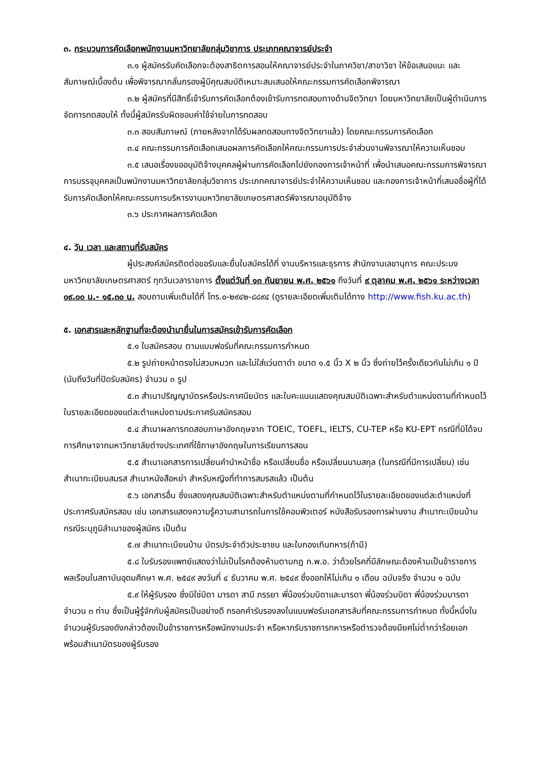๓. กระบวนการคัดเลือกพนักงานมหาวิทยาลัยกลุ่มวิชาการ ประเภทคณาจารย์ประจำ
๓.๑ ผู้สมัครรับคัดเลือกจะต้องสาธิตการสอนให้คณาจารย์ประจำในภาควิชา/สาขาวิชา ให้ข้อเสนอแนะ และสัมภาษณ์เบื้องต้น เพื่อพิจารณากลั่นกรองผู้มีคุณสมบัติเหมาะสมเสนอให้คณะกรรมการคัดเลือกพิจารณา
๓.๒ ผู้สมัครที่มีสิทธิ์เข้ารับการคัดเลือกต้องเข้ารับการทดสอบทางด้านจิตวิทยา โดยมหาวิทยาลัยเป็นผู้ดำเนินการจัดการทดสอบให้ ทั้งนี้ผู้สมัครรับผิดชอบค่าใช้จ่ายในการทดสอบ
๓.๓ สอบสัมภาษณ์ (ภายหลังจากได้รับผลทดสอบทางจิตวิทยาแล้ว) โดยคณะกรรมการคัดเลือก
๓.๔ คณะกรรมการคัดเลือกเสนอผลการคัดเลือกให้คณะกรรมการประจำส่วนงานพิจารณาให้ความเห็นชอบ
๓.๕ เสนอเรื่องขออนุมัติจ้างบุคคลผู้ผ่านการคัดเลือกไปยังกองการเจ้าหน้าที่ เพื่อนำเสนอคณะกรรมการพิจารณาการบรรจุบุคคลเป็นพนักงานมหาวิทยาลัยกลุ่มวิชาการ ประเภทคณาจารย์ประจำให้ความเห็นชอบ และกองการเจ้าหน้าที่เสนอชื่อผู้ที่ได้รับการคัดเลือกให้คณะกรรมการบริหารงานมหาวิทยาลัยเกษตรศาสตร์พิจารณาอนุมัติจ้าง
๓.๖ ประกาศผลการคัดเลือก
๔. วัน เวลา และสถานที่รับสมัคร
ผู้ประสงค์สมัครติดต่อขอรับและยื่นใบสมัครได้ที่ งานบริหารและธุรการ สำนักงานเลขานุการ คณะประมง มหาวิทยาลัยเกษตรศาสตร์ ทุกวันเวลาราชการ ตั้งแต่วันที่ ๑๓ กันยายน พ.ศ. ๒๕๖๑ ถึงวันที่ ๙ ตุลาคม พ.ศ. ๒๕๖๑ ระหว่างเวลา ๐๙.๐๐ น.- ๑๕.๓๐ น. สอบถามเพิ่มเติมได้ที่ โทร.๐-๒๙๔๒-๘๘๙๔ (ดูรายละเอียดเพิ่มเติมได้ทาง http://www.fish.ku.ac.th)
๕. เอกสารและหลักฐานที่จะต้องนำมายื่นในการสมัครเข้ารับการคัดเลือก
๕.๑ ใบสมัครสอบ ตามแบบฟอร์มที่คณะกรรมการกำหนด
๕.๒ รูปถ่ายหน้าตรงไม่สวมหมวก และไม่ใส่แว่นตาดำ ขนาด ๑.๕ นิ้ว X ๒ นิ้ว ซึ่งถ่ายไว้ครั้งเดียวกันไม่เกิน ๑ ปี (นับถึงวันที่ปิดรับสมัคร) จำนวน ๓ รูป
๕.๓ สำเนาปริญญาบัตรหรือประกาศนียบัตร และใบคะแนนแสดงคุณสมบัติเฉพาะสำหรับตำแหน่งตามที่กำหนดไว้ในรายละเอียดของแต่ละตำแหน่งตามประกาศรับสมัครสอบ
๕.๔ สำเนาผลการทดสอบภาษาอังกฤษจาก TOEIC, TOEFL, IELTS, CU-TEP หรือ KU-EPT กรณีที่มิได้จบการศึกษาจากมหาวิทยาลัยต่างประเทศที่ใช้ภาษาอังกฤษในการเรียนการสอน
๕.๕ สำเนาเอกสารการเปลี่ยนคำนำหน้าชื่อ หรือเปลี่ยนชื่อ หรือเปลี่ยนนามสกุล (ในกรณีที่มีการเปลี่ยน) เช่น สำเนาทะเบียนสมรส สำเนาหนังสือหย่า สำหรับหญิงที่ทำการสมรสแล้ว เป็นต้น
๕.๖ เอกสารอื่น ซึ่งแสดงคุณสมบัติเฉพาะสำหรับตำแหน่งตามที่กำหนดไว้ในรายละเอียดของแต่ละตำแหน่งที่ประกาศรับสมัครสอบ เช่น เอกสารแสดงความรู้ความสามารถในการใช้คอมพิวเตอร์ หนังสือรับรองการผ่านงาน สำเนาทะเบียนบ้านกรณีระบุภูมิลำเนาของผู้สมัคร เป็นต้น
๕.๗ สำเนาทะเบียนบ้าน บัตรประจำตัวประชาชน และใบกองเกินทหาร(ถ้ามี)
๕.๘ ใบรับรองแพทย์แสดงว่าไม่เป็นโรคต้องห้ามตามกฎ ก.พ.อ. ว่าด้วยโรคที่มีลักษณะต้องห้ามเป็นข้าราชการพลเรือนในสถาบันอุดมศึกษา พ.ศ. ๒๕๔๙ ลงวันที่ ๔ ธันวาคม พ.ศ. ๒๕๔๙ ซึ่งออกให้ไม่เกิน ๑ เดือน ฉบับจริง จำนวน ๑ ฉบับ
๕.๙ ให้ผู้รับรอง ซึ่งมิใช่บิดา มารดา สามี ภรรยา พี่น้องร่วมบิดาและมารดา พี่น้องร่วมบิดา พี่น้องร่วมมารดา จำนวน ๓ ท่าน ซึ่งเป็นผู้รู้จักกับผู้สมัครเป็นอย่างดี กรอกคำรับรองลงในแบบฟอร์มเอกสารลับที่คณะกรรมการกำหนด ทั้งนี้หนึ่งในจำนวนผู้รับรองดังกล่าวต้องเป็นข้าราชการหรือพนักงานประจำ หรือหากรับราชการทหารหรือตำรวจต้องมียศไม่ต่ำกว่าร้อยเอก พร้อมสำเนาบัตรของผู้รับรอง